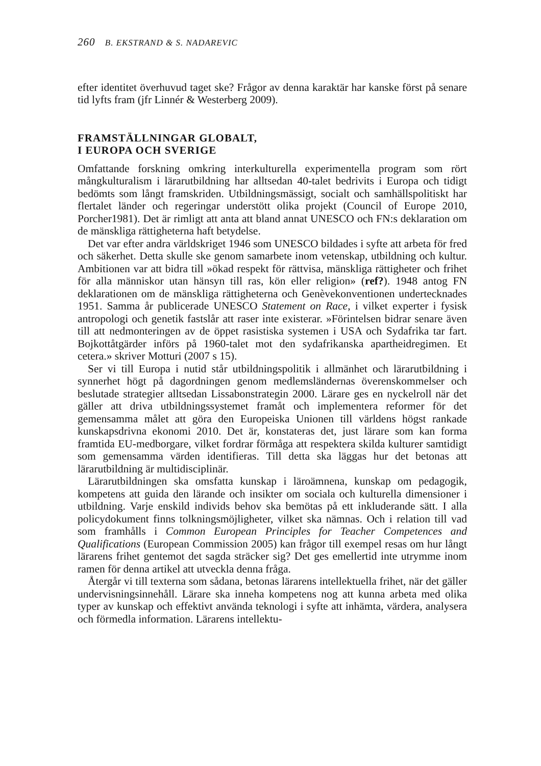260 B. EKSTRAND & S. NADAREVIC
efter identitet överhuvud taget ske? Frågor av denna karaktär har kanske först på senare tid lyfts fram (jfr Linnér & Westerberg 2009).
FRAMSTÄLLNINGAR GLOBALT,
I EUROPA OCH SVERIGE
Omfattande forskning omkring interkulturella experimentella program som rört mångkulturalism i lärarutbildning har alltsedan 40-talet bedrivits i Europa och tidigt bedömts som långt framskriden. Utbildningsmässigt, socialt och samhällspolitiskt har flertalet länder och regeringar understött olika projekt (Council of Europe 2010, Porcher1981). Det är rimligt att anta att bland annat UNESCO och FN:s deklaration om de mänskliga rättigheterna haft betydelse.
Det var efter andra världskriget 1946 som UNESCO bildades i syfte att arbeta för fred och säkerhet. Detta skulle ske genom samarbete inom vetenskap, utbildning och kultur. Ambitionen var att bidra till »ökad respekt för rättvisa, mänskliga rättigheter och frihet för alla människor utan hänsyn till ras, kön eller religion» (ref?). 1948 antog FN deklarationen om de mänskliga rättigheterna och Genèvekonventionen undertecknades 1951. Samma år publicerade UNESCO Statement on Race, i vilket experter i fysisk antropologi och genetik fastslår att raser inte existerar. »Förintelsen bidrar senare även till att nedmonteringen av de öppet rasistiska systemen i USA och Sydafrika tar fart. Bojkottåtgärder införs på 1960-talet mot den sydafrikanska apartheidregimen. Et cetera.» skriver Motturi (2007 s 15).
Ser vi till Europa i nutid står utbildningspolitik i allmänhet och lärarutbildning i synnerhet högt på dagordningen genom medlemsländernas överenskommelser och beslutade strategier alltsedan Lissabonstrategin 2000. Lärare ges en nyckelroll när det gäller att driva utbildningssystemet framåt och implementera reformer för det gemensamma målet att göra den Europeiska Unionen till världens högst rankade kunskapsdrivna ekonomi 2010. Det är, konstateras det, just lärare som kan forma framtida EU-medborgare, vilket fordrar förmåga att respektera skilda kulturer samtidigt som gemensamma värden identifieras. Till detta ska läggas hur det betonas att lärarutbildning är multidisciplinär.
Lärarutbildningen ska omsfatta kunskap i läroämnena, kunskap om pedagogik, kompetens att guida den lärande och insikter om sociala och kulturella dimensioner i utbildning. Varje enskild individs behov ska bemötas på ett inkluderande sätt. I alla policydokument finns tolkningsmöjligheter, vilket ska nämnas. Och i relation till vad som framhålls i Common European Principles for Teacher Competences and Qualifications (European Commission 2005) kan frågor till exempel resas om hur långt lärarens frihet gentemot det sagda sträcker sig? Det ges emellertid inte utrymme inom ramen för denna artikel att utveckla denna fråga.
Återgår vi till texterna som sådana, betonas lärarens intellektuella frihet, när det gäller undervisningsinnehåll. Lärare ska inneha kompetens nog att kunna arbeta med olika typer av kunskap och effektivt använda teknologi i syfte att inhämta, värdera, analysera och förmedla information. Lärarens intellektu-